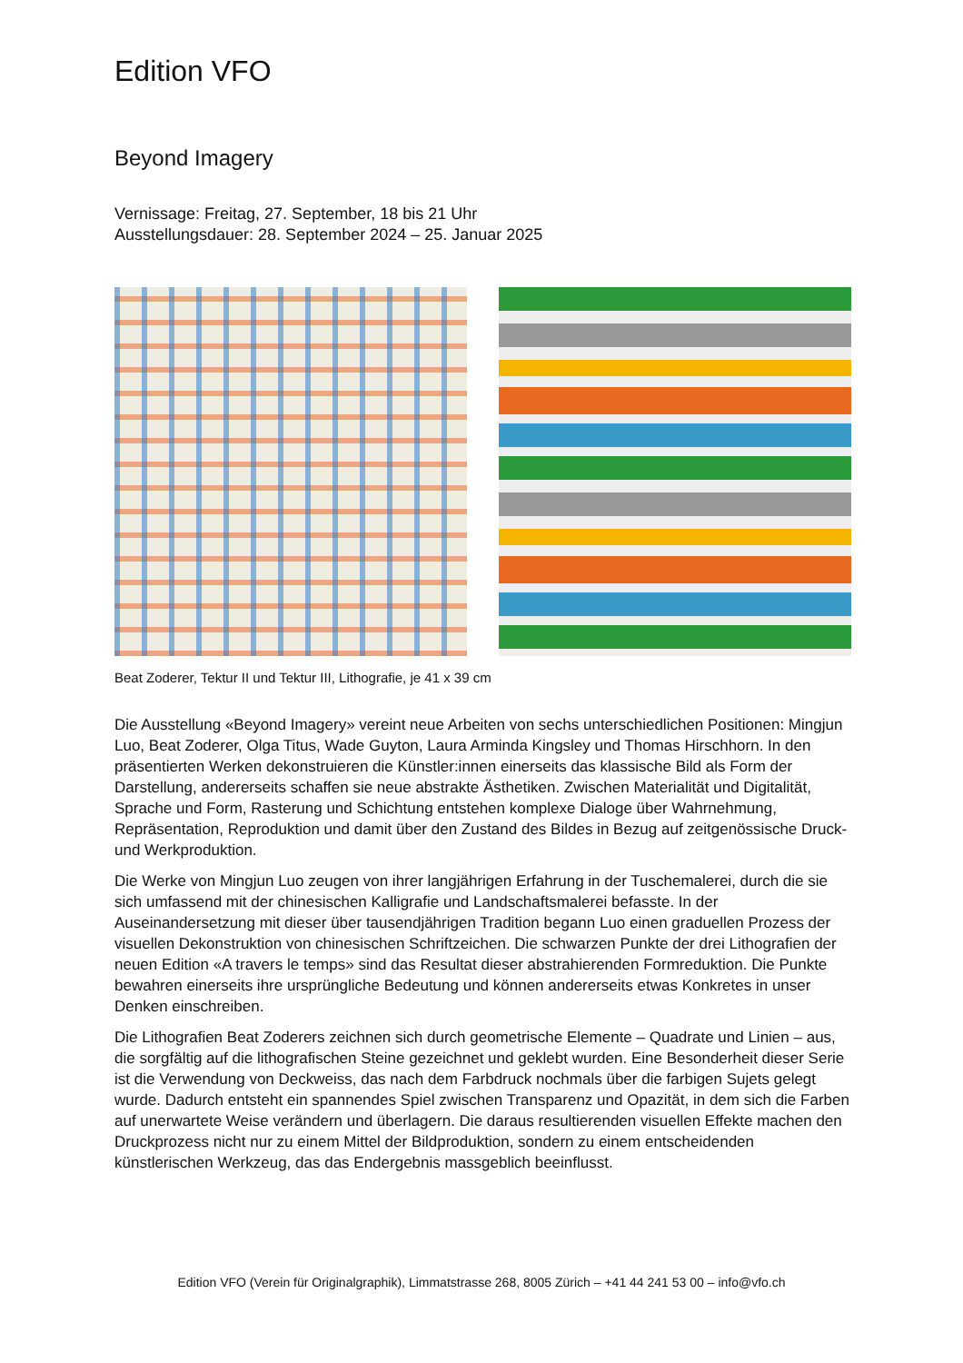Edition VFO
Beyond Imagery
Vernissage: Freitag, 27. September, 18 bis 21 Uhr
Ausstellungsdauer: 28. September 2024 – 25. Januar 2025
Beat Zoderer, Tektur II und Tektur III, Lithografie, je 41 x 39 cm
Die Ausstellung «Beyond Imagery» vereint neue Arbeiten von sechs unterschiedlichen Positionen: Mingjun Luo, Beat Zoderer, Olga Titus, Wade Guyton, Laura Arminda Kingsley und Thomas Hirschhorn. In den präsentierten Werken dekonstruieren die Künstler:innen einerseits das klassische Bild als Form der Darstellung, andererseits schaffen sie neue abstrakte Ästhetiken. Zwischen Materialität und Digitalität, Sprache und Form, Rasterung und Schichtung entstehen komplexe Dialoge über Wahrnehmung, Repräsentation, Reproduktion und damit über den Zustand des Bildes in Bezug auf zeitgenössische Druck- und Werkproduktion.
Die Werke von Mingjun Luo zeugen von ihrer langjährigen Erfahrung in der Tuschemalerei, durch die sie sich umfassend mit der chinesischen Kalligrafie und Landschaftsmalerei befasste. In der Auseinandersetzung mit dieser über tausendjährigen Tradition begann Luo einen graduellen Prozess der visuellen Dekonstruktion von chinesischen Schriftzeichen. Die schwarzen Punkte der drei Lithografien der neuen Edition «A travers le temps» sind das Resultat dieser abstrahierenden Formreduktion. Die Punkte bewahren einerseits ihre ursprüngliche Bedeutung und können andererseits etwas Konkretes in unser Denken einschreiben.
Die Lithografien Beat Zoderers zeichnen sich durch geometrische Elemente – Quadrate und Linien – aus, die sorgfältig auf die lithografischen Steine gezeichnet und geklebt wurden. Eine Besonderheit dieser Serie ist die Verwendung von Deckweiss, das nach dem Farbdruck nochmals über die farbigen Sujets gelegt wurde. Dadurch entsteht ein spannendes Spiel zwischen Transparenz und Opazität, in dem sich die Farben auf unerwartete Weise verändern und überlagern. Die daraus resultierenden visuellen Effekte machen den Druckprozess nicht nur zu einem Mittel der Bildproduktion, sondern zu einem entscheidenden künstlerischen Werkzeug, das das Endergebnis massgeblich beeinflusst.
Edition VFO (Verein für Originalgraphik), Limmatstrasse 268, 8005 Zürich – +41 44 241 53 00 – info@vfo.ch